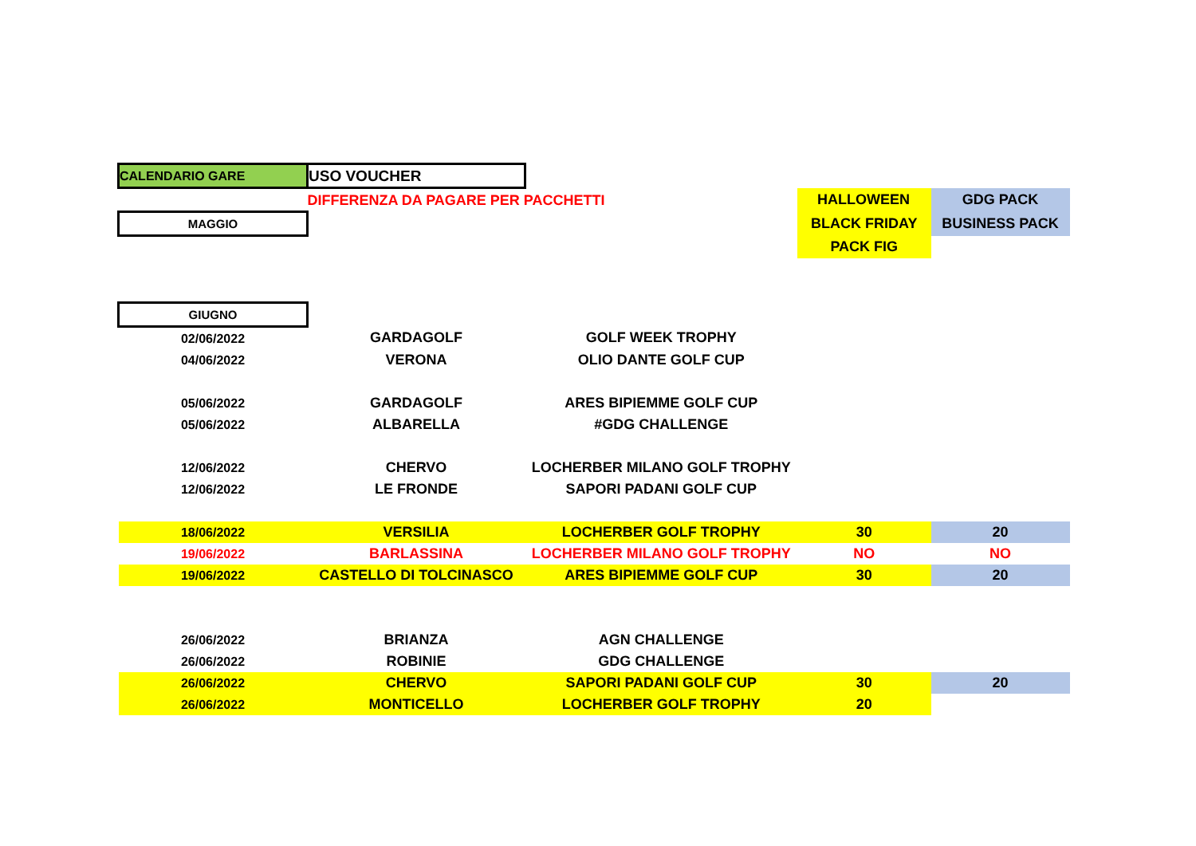| CALENDARIO GARE | USO VOUCHER | | | |
| | DIFFERENZA DA PAGARE PER PACCHETTI | | HALLOWEEN | GDG PACK |
| MAGGIO | | | BLACK FRIDAY | BUSINESS PACK |
| | | | PACK FIG | |
| GIUGNO | | | | |
| 02/06/2022 | GARDAGOLF | GOLF WEEK TROPHY | | |
| 04/06/2022 | VERONA | OLIO DANTE GOLF CUP | | |
| 05/06/2022 | GARDAGOLF | ARES BIPIEMME GOLF CUP | | |
| 05/06/2022 | ALBARELLA | #GDG CHALLENGE | | |
| 12/06/2022 | CHERVO | LOCHERBER MILANO GOLF TROPHY | | |
| 12/06/2022 | LE FRONDE | SAPORI PADANI GOLF CUP | | |
| 18/06/2022 | VERSILIA | LOCHERBER GOLF TROPHY | 30 | 20 |
| 19/06/2022 | BARLASSINA | LOCHERBER MILANO GOLF TROPHY | NO | NO |
| 19/06/2022 | CASTELLO DI TOLCINASCO | ARES BIPIEMME GOLF CUP | 30 | 20 |
| 26/06/2022 | BRIANZA | AGN CHALLENGE | | |
| 26/06/2022 | ROBINIE | GDG CHALLENGE | | |
| 26/06/2022 | CHERVO | SAPORI PADANI GOLF CUP | 30 | 20 |
| 26/06/2022 | MONTICELLO | LOCHERBER GOLF TROPHY | 20 | |